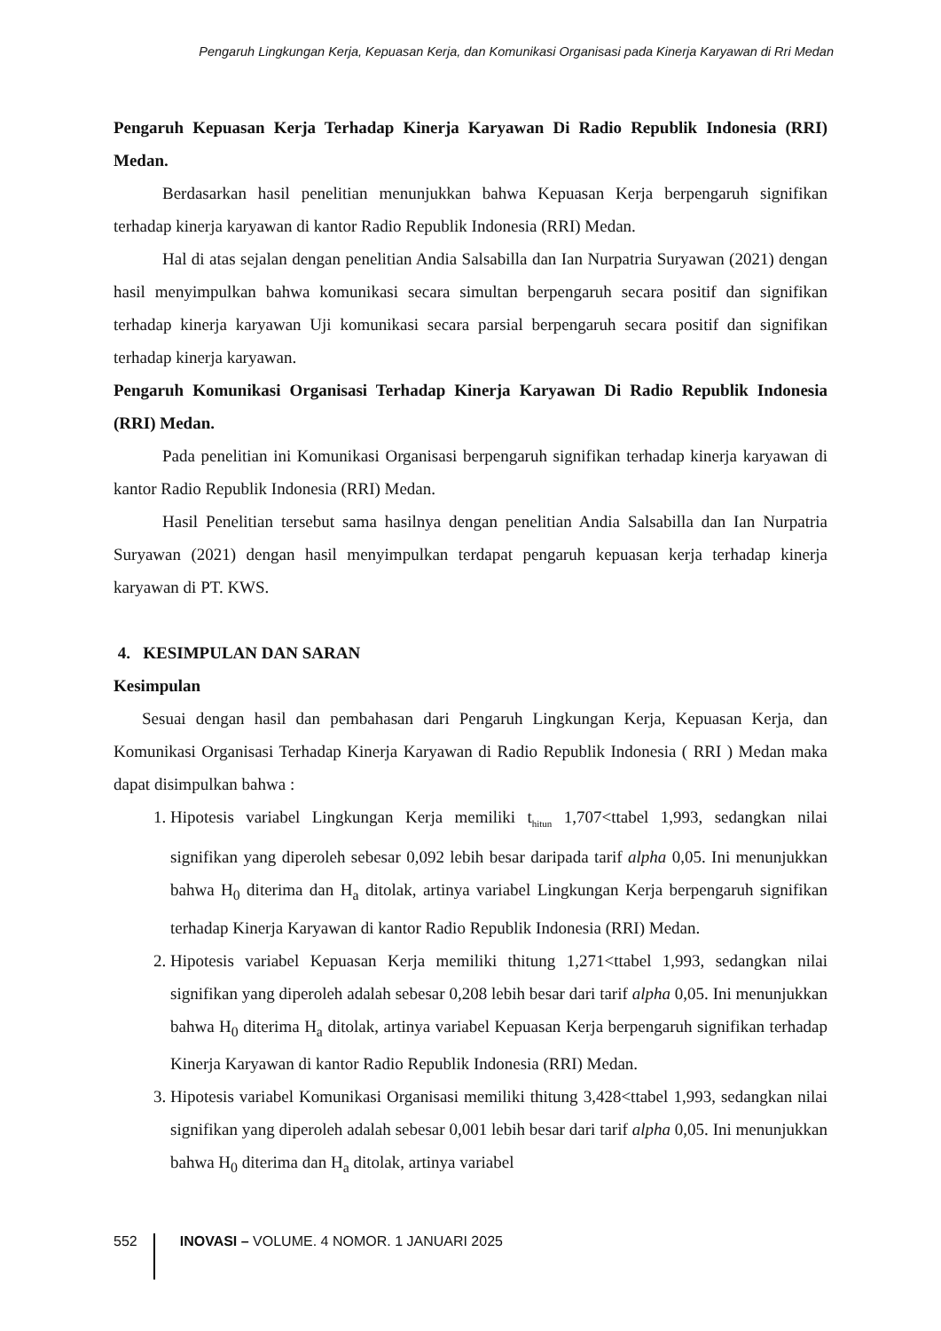Pengaruh Lingkungan Kerja, Kepuasan Kerja, dan Komunikasi Organisasi pada Kinerja Karyawan di Rri Medan
Pengaruh Kepuasan Kerja Terhadap Kinerja Karyawan Di Radio Republik Indonesia (RRI) Medan.
Berdasarkan hasil penelitian menunjukkan bahwa Kepuasan Kerja berpengaruh signifikan terhadap kinerja karyawan di kantor Radio Republik Indonesia (RRI) Medan.
Hal di atas sejalan dengan penelitian Andia Salsabilla dan Ian Nurpatria Suryawan (2021) dengan hasil menyimpulkan bahwa komunikasi secara simultan berpengaruh secara positif dan signifikan terhadap kinerja karyawan Uji komunikasi secara parsial berpengaruh secara positif dan signifikan terhadap kinerja karyawan.
Pengaruh Komunikasi Organisasi Terhadap Kinerja Karyawan Di Radio Republik Indonesia (RRI) Medan.
Pada penelitian ini Komunikasi Organisasi berpengaruh signifikan terhadap kinerja karyawan di kantor Radio Republik Indonesia (RRI) Medan.
Hasil Penelitian tersebut sama hasilnya dengan penelitian Andia Salsabilla dan Ian Nurpatria Suryawan (2021) dengan hasil menyimpulkan terdapat pengaruh kepuasan kerja terhadap kinerja karyawan di PT. KWS.
4. KESIMPULAN DAN SARAN
Kesimpulan
Sesuai dengan hasil dan pembahasan dari Pengaruh Lingkungan Kerja, Kepuasan Kerja, dan Komunikasi Organisasi Terhadap Kinerja Karyawan di Radio Republik Indonesia ( RRI ) Medan maka dapat disimpulkan bahwa :
1. Hipotesis variabel Lingkungan Kerja memiliki t<sub>hitun</sub> 1,707<ttabel 1,993, sedangkan nilai signifikan yang diperoleh sebesar 0,092 lebih besar daripada tarif alpha 0,05. Ini menunjukkan bahwa H<sub>0</sub> diterima dan H<sub>a</sub> ditolak, artinya variabel Lingkungan Kerja berpengaruh signifikan terhadap Kinerja Karyawan di kantor Radio Republik Indonesia (RRI) Medan.
2. Hipotesis variabel Kepuasan Kerja memiliki thitung 1,271<ttabel 1,993, sedangkan nilai signifikan yang diperoleh adalah sebesar 0,208 lebih besar dari tarif alpha 0,05. Ini menunjukkan bahwa H<sub>0</sub> diterima H<sub>a</sub> ditolak, artinya variabel Kepuasan Kerja berpengaruh signifikan terhadap Kinerja Karyawan di kantor Radio Republik Indonesia (RRI) Medan.
3. Hipotesis variabel Komunikasi Organisasi memiliki thitung 3,428<ttabel 1,993, sedangkan nilai signifikan yang diperoleh adalah sebesar 0,001 lebih besar dari tarif alpha 0,05. Ini menunjukkan bahwa H<sub>0</sub> diterima dan H<sub>a</sub> ditolak, artinya variabel
552 INOVASI – VOLUME. 4 NOMOR. 1 JANUARI 2025